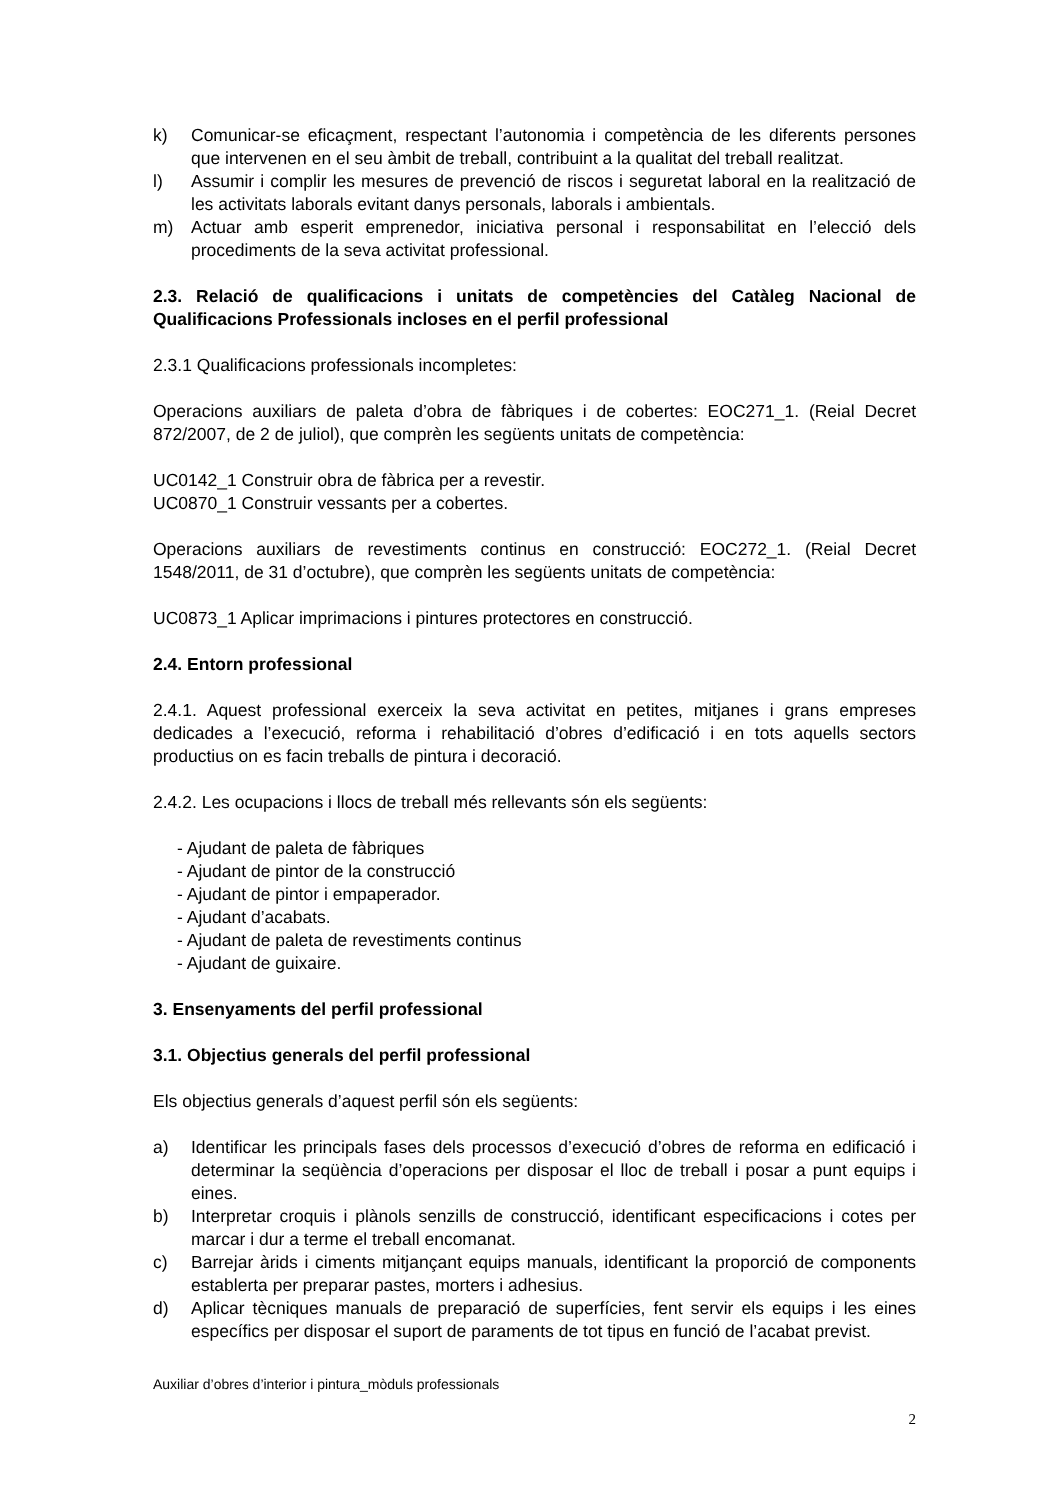k) Comunicar-se eficaçment, respectant l’autonomia i competència de les diferents persones que intervenen en el seu àmbit de treball, contribuint a la qualitat del treball realitzat.
l) Assumir i complir les mesures de prevenció de riscos i seguretat laboral en la realització de les activitats laborals evitant danys personals, laborals i ambientals.
m) Actuar amb esperit emprenedor, iniciativa personal i responsabilitat en l’elecció dels procediments de la seva activitat professional.
2.3. Relació de qualificacions i unitats de competències del Catàleg Nacional de Qualificacions Professionals incloses en el perfil professional
2.3.1 Qualificacions professionals incompletes:
Operacions auxiliars de paleta d’obra de fàbriques i de cobertes: EOC271_1. (Reial Decret 872/2007, de 2 de juliol), que comprèn les següents unitats de competència:
UC0142_1 Construir obra de fàbrica per a revestir.
UC0870_1 Construir vessants per a cobertes.
Operacions auxiliars de revestiments continus en construcció: EOC272_1. (Reial Decret 1548/2011, de 31 d’octubre), que comprèn les següents unitats de competència:
UC0873_1 Aplicar imprimacions i pintures protectores en construcció.
2.4. Entorn professional
2.4.1. Aquest professional exerceix la seva activitat en petites, mitjanes i grans empreses dedicades a l’execució, reforma i rehabilitació d’obres d’edificació i en tots aquells sectors productius on es facin treballs de pintura i decoració.
2.4.2. Les ocupacions i llocs de treball més rellevants són els següents:
- Ajudant de paleta de fàbriques
- Ajudant de pintor de la construcció
- Ajudant de pintor i empaperador.
- Ajudant d’acabats.
- Ajudant de paleta de revestiments continus
- Ajudant de guixaire.
3. Ensenyaments del perfil professional
3.1. Objectius generals del perfil professional
Els objectius generals d’aquest perfil són els següents:
a) Identificar les principals fases dels processos d’execució d’obres de reforma en edificació i determinar la seqüència d’operacions per disposar el lloc de treball i posar a punt equips i eines.
b) Interpretar croquis i plànols senzills de construcció, identificant especificacions i cotes per marcar i dur a terme el treball encomanat.
c) Barrejar àrids i ciments mitjançant equips manuals, identificant la proporció de components establerta per preparar pastes, morters i adhesius.
d) Aplicar tècniques manuals de preparació de superfícies, fent servir els equips i les eines específics per disposar el suport de paraments de tot tipus en funció de l’acabat previst.
Auxiliar d’obres d’interior i pintura_mòduls professionals
2